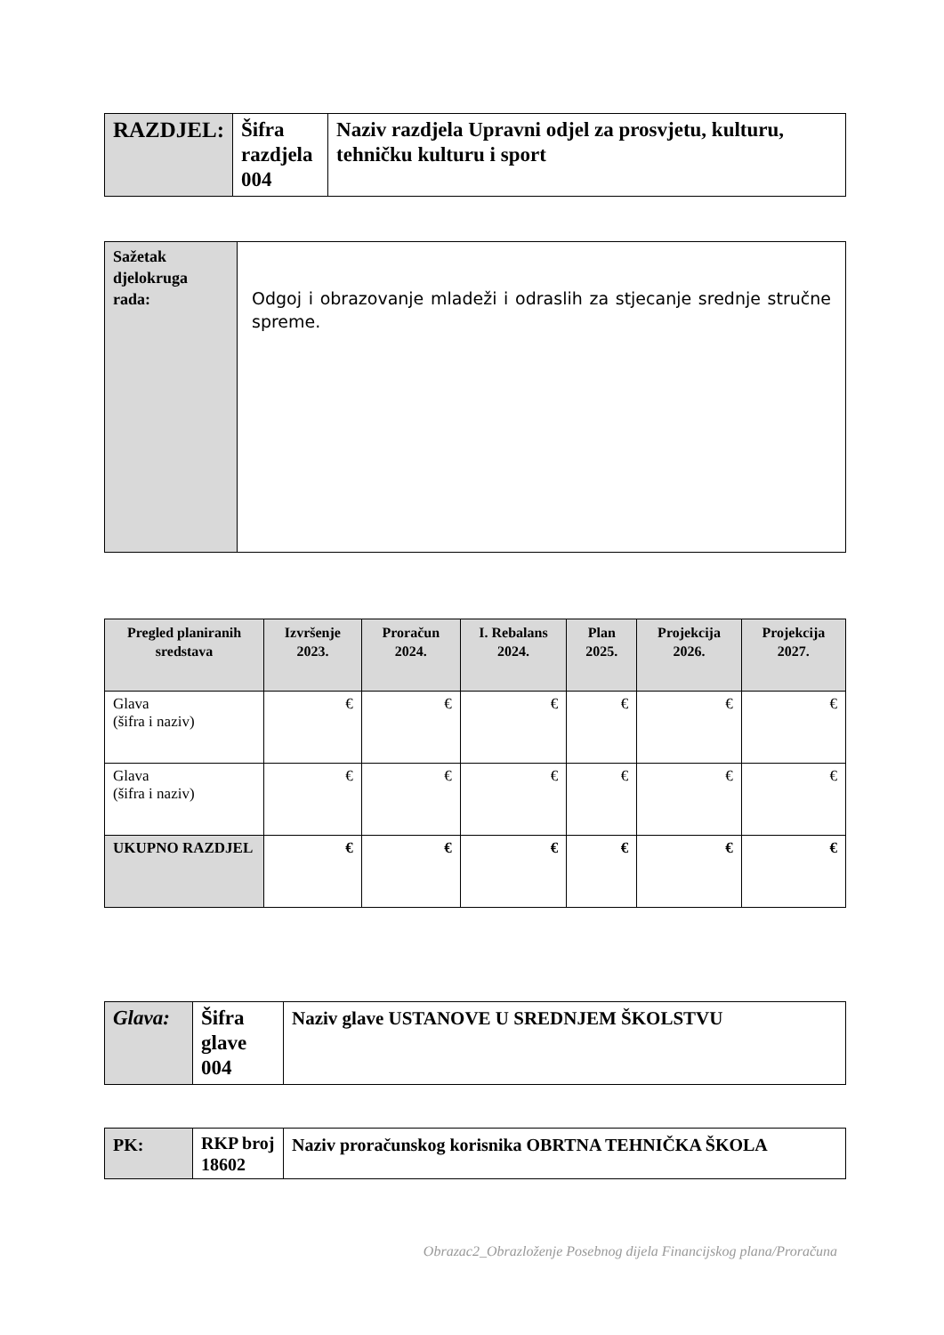| RAZDJEL: | Šifra razdjela 004 | Naziv razdjela Upravni odjel za prosvjetu, kulturu, tehničku kulturu i sport |
| Sažetak djelokruga rada: | Odgoj i obrazovanje mladeži i odraslih za stjecanje srednje stručne spreme. |
| Pregled planiranih sredstava | Izvršenje 2023. | Proračun 2024. | I. Rebalans 2024. | Plan 2025. | Projekcija 2026. | Projekcija 2027. |
| --- | --- | --- | --- | --- | --- | --- |
| Glava (šifra i naziv) | € | € | € | € | € | € |
| Glava (šifra i naziv) | € | € | € | € | € | € |
| UKUPNO RAZDJEL | € | € | € | € | € | € |
| Glava: | Šifra glave 004 | Naziv glave USTANOVE U SREDNJEM ŠKOLSTVU |
| PK: | RKP broj 18602 | Naziv proračunskog korisnika OBRTNA TEHNIČKA ŠKOLA |
Obrazac2_Obrazloženje Posebnog dijela Financijskog plana/Proračuna